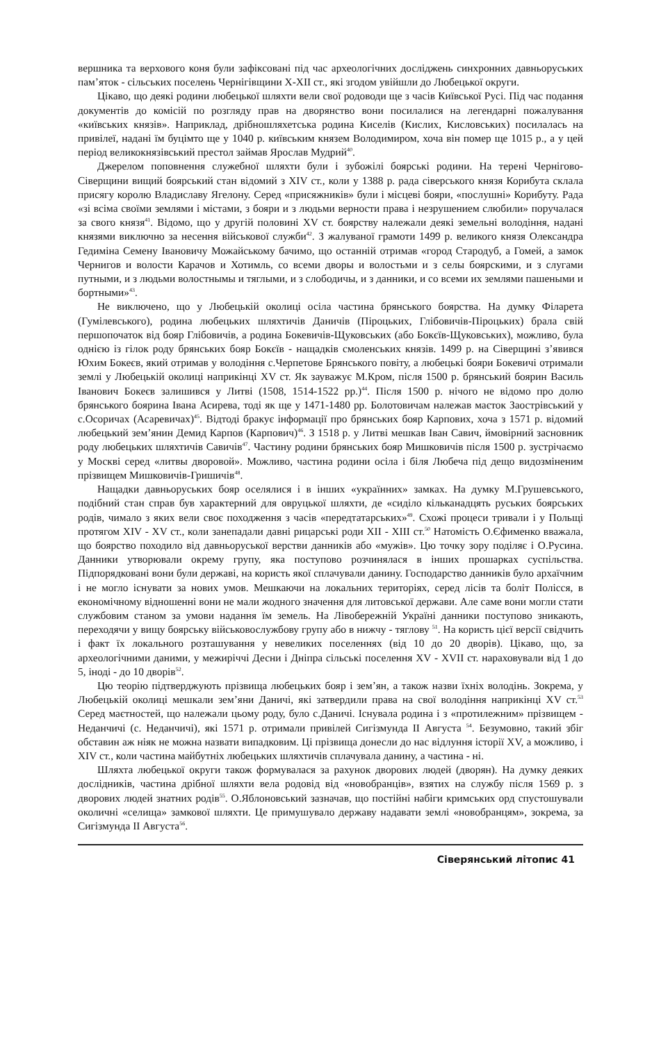вершника та верхового коня були зафіксовані під час археологічних досліджень синхронних давньоруських пам’яток - сільських поселень Чернігівщини Х-ХІІ ст., які згодом увійшли до Любецької округи.
Цікаво, що деякі родини любецької шляхти вели свої родоводи ще з часів Київської Русі. Під час подання документів до комісій по розгляду прав на дворянство вони посилалися на легендарні пожалування «київських князів». Наприклад, дрібношляхетська родина Киселів (Кислих, Кисловських) посилалась на привілеї, надані їм буцімто ще у 1040 р. київським князем Володимиром, хоча він помер ще 1015 р., а у цей період великокнязівський престол займав Ярослав Мудрий<sup>40</sup>.
Джерелом поповнення служебної шляхти були і зубожілі боярські родини. На терені Чернігово-Сіверщини вищий боярський стан відомий з XIV ст., коли у 1388 р. рада сіверського князя Корибута склала присягу королю Владиславу Ягелону. Серед «присяжників» були і місцеві бояри, «послушні» Корибуту. Рада «зі всіма своїми землями і містами, з бояри и з людьми верности права і незрушением слюбили» поручалася за свого князя<sup>41</sup>. Відомо, що у другій половині XV ст. боярству належали деякі земельні володіння, надані князями виключно за несення військової служби<sup>42</sup>. З жалуваної грамоти 1499 р. великого князя Олександра Гедиміна Семену Івановичу Можайському бачимо, що останній отримав «город Стародуб, а Гомей, а замок Чернигов и волости Карачов и Хотимль, со всеми дворы и волостьми и з селы боярскими, и з слугами путными, и з людьми волостнымы и тяглыми, и з слободичы, и з данники, и со всеми их землями пашеными и бортными»<sup>43</sup>.
Не виключено, що у Любецькій околиці осіла частина брянського боярства. На думку Філарета (Гумілевського), родина любецьких шляхтичів Даничів (Піроцьких, Глібовичів-Піроцьких) брала свій першопочаток від бояр Глібовичів, а родина Бокевичів-Щуковських (або Бокєїв-Щуковських), можливо, була однією із гілок роду брянських бояр Бокєїв - нащадків смоленських князів. 1499 р. на Сіверщині з’явився Юхим Бокеєв, який отримав у володіння с.Черпетове Брянського повіту, а любецькі бояри Бокевичі отримали землі у Любецькій околиці наприкінці XV ст. Як зауважує М.Кром, після 1500 р. брянський боярин Василь Іванович Бокеєв залишився у Литві (1508, 1514-1522 рр.)<sup>44</sup>. Після 1500 р. нічого не відомо про долю брянського боярина Івана Асирева, тоді як ще у 1471-1480 рр. Болотовичам належав маєток Заострівський у с.Осоричах (Асаревичах)<sup>45</sup>. Відтоді бракує інформації про брянських бояр Карпових, хоча з 1571 р. відомий любецький зем’янин Демид Карпов (Карпович)<sup>46</sup>. З 1518 р. у Литві мешкав Іван Савич, ймовірний засновник роду любецьких шляхтичів Савичів<sup>47</sup>. Частину родини брянських бояр Мишковичів після 1500 р. зустрічаємо у Москві серед «литвы дворовой». Можливо, частина родини осіла і біля Любеча під дещо видозміненим прізвищем Мишковичів-Гришичів<sup>48</sup>.
Нащадки давньоруських бояр оселялися і в інших «украïнних» замках. На думку М.Грушевського, подібний стан справ був характерний для овруцької шляхти, де «сиділо кільканадцять руських боярських родів, чимало з яких вели своє походження з часів «передтатарських»<sup>49</sup>. Схожі процеси тривали і у Польщі протягом XIV - XV ст., коли занепадали давні рицарські роди XII - XIII ст.<sup>50</sup> Натомість О.Єфименко вважала, що боярство походило від давньоруської верстви данників або «мужів». Цю точку зору поділяє і О.Русина. Данники утворювали окрему групу, яка поступово розчинялася в інших прошарках суспільства. Підпорядковані вони були державі, на користь якої сплачували данину. Господарство данників було архаїчним і не могло існувати за нових умов. Мешкаючи на локальних територіях, серед лісів та боліт Полісся, в економічному відношенні вони не мали жодного значення для литовської держави. Але саме вони могли стати службовим станом за умови надання їм земель. На Лівобережній Україні данники поступово зникають, переходячи у вищу боярську військовослужбову групу або в нижчу - тяглову <sup>51</sup>. На користь цієї версії свідчить і факт їх локального розташування у невеликих поселеннях (від 10 до 20 дворів). Цікаво, що, за археологічними даними, у межиріччі Десни і Дніпра сільські поселення XV - XVII ст. нараховували від 1 до 5, іноді - до 10 дворів<sup>52</sup>.
Цю теорію підтверджують прізвища любецьких бояр і зем’ян, а також назви їхніх володінь. Зокрема, у Любецькій околиці мешкали зем’яни Даничі, які затвердили права на свої володіння наприкінці XV ст.<sup>53</sup> Серед маєтностей, що належали цьому роду, було с.Даничі. Існувала родина і з «протилежним» прізвищем - Неданчичі (с. Неданчичі), які 1571 р. отримали привілей Сигізмунда II Августа <sup>54</sup>. Безумовно, такий збіг обставин аж ніяк не можна назвати випадковим. Ці прізвища донесли до нас відлуння історії XV, а можливо, і XIV ст., коли частина майбутніх любецьких шляхтичів сплачувала данину, а частина - ні.
Шляхта любецької округи також формувалася за рахунок дворових людей (дворян). На думку деяких дослідників, частина дрібної шляхти вела родовід від «новобранців», взятих на службу після 1569 р. з дворових людей знатних родів<sup>55</sup>. О.Яблоновський зазначав, що постійні набіги кримських орд спустошували околичні «селища» замкової шляхти. Це примушувало державу надавати землі «новобранцям», зокрема, за Сигізмунда II Августа<sup>56</sup>.
Сіверянський літопис 41